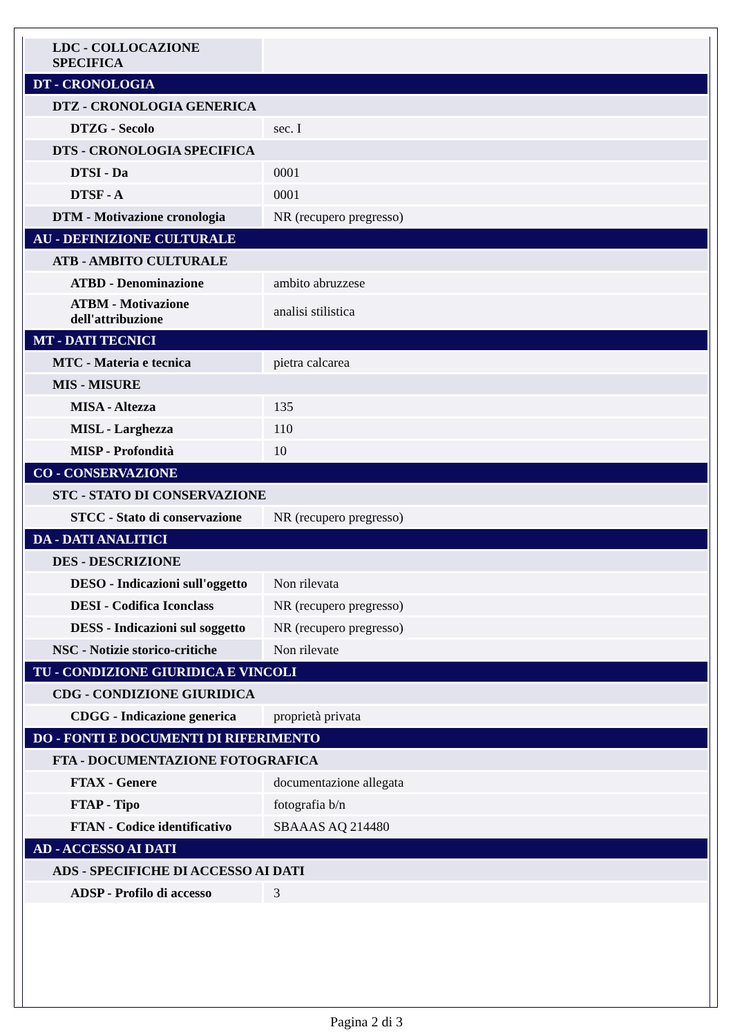| LDC - COLLOCAZIONE SPECIFICA | |
| DT - CRONOLOGIA | |
| DTZ - CRONOLOGIA GENERICA | |
| DTZG - Secolo | sec. I |
| DTS - CRONOLOGIA SPECIFICA | |
| DTSI - Da | 0001 |
| DTSF - A | 0001 |
| DTM - Motivazione cronologia | NR (recupero pregresso) |
| AU - DEFINIZIONE CULTURALE | |
| ATB - AMBITO CULTURALE | |
| ATBD - Denominazione | ambito abruzzese |
| ATBM - Motivazione dell'attribuzione | analisi stilistica |
| MT - DATI TECNICI | |
| MTC - Materia e tecnica | pietra calcarea |
| MIS - MISURE | |
| MISA - Altezza | 135 |
| MISL - Larghezza | 110 |
| MISP - Profondità | 10 |
| CO - CONSERVAZIONE | |
| STC - STATO DI CONSERVAZIONE | |
| STCC - Stato di conservazione | NR (recupero pregresso) |
| DA - DATI ANALITICI | |
| DES - DESCRIZIONE | |
| DESO - Indicazioni sull'oggetto | Non rilevata |
| DESI - Codifica Iconclass | NR (recupero pregresso) |
| DESS - Indicazioni sul soggetto | NR (recupero pregresso) |
| NSC - Notizie storico-critiche | Non rilevate |
| TU - CONDIZIONE GIURIDICA E VINCOLI | |
| CDG - CONDIZIONE GIURIDICA | |
| CDGG - Indicazione generica | proprietà privata |
| DO - FONTI E DOCUMENTI DI RIFERIMENTO | |
| FTA - DOCUMENTAZIONE FOTOGRAFICA | |
| FTAX - Genere | documentazione allegata |
| FTAP - Tipo | fotografia b/n |
| FTAN - Codice identificativo | SBAAAS AQ 214480 |
| AD - ACCESSO AI DATI | |
| ADS - SPECIFICHE DI ACCESSO AI DATI | |
| ADSP - Profilo di accesso | 3 |
Pagina 2 di 3